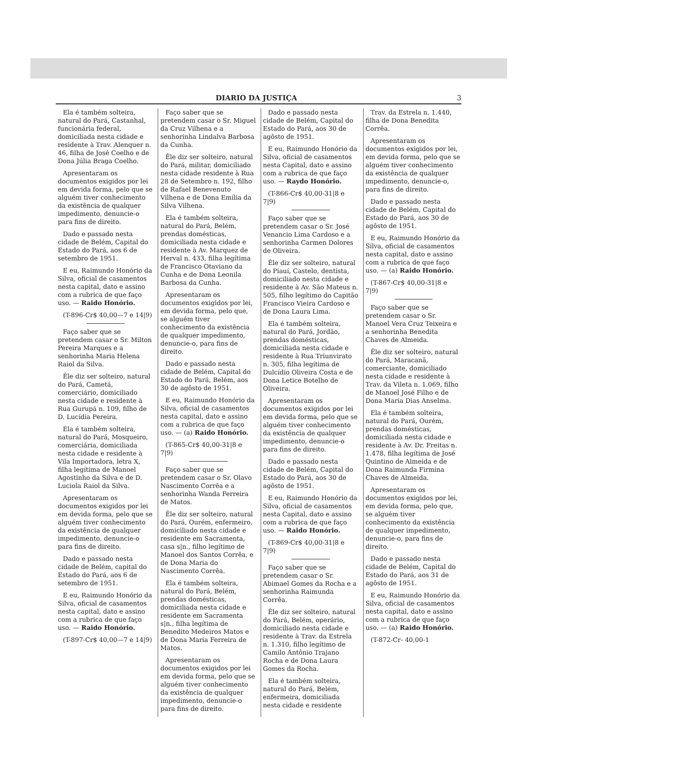DIARIO DA JUSTIÇA 3
Ela é também solteira, natural do Pará, Castanhal, funcionária federal, domiciliada nesta cidade e residente à Trav. Alenquer n. 46, filha de José Coelho e de Dona Júlia Braga Coelho.
Apresentaram os documentos exigidos por lei em devida forma, pelo que se alguém tiver conhecimento da existência de qualquer impedimento, denuncie-o para fins de direito.
Dado e passado nesta cidade de Belém, Capital do Estado do Pará, aos 6 de setembro de 1951.
E eu, Raimundo Honório da Silva, oficial de casamentos nesta capital, dato e assino com a rubrica de que faço uso. — Raido Honório.
(T-896-Cr$ 40,00—7 e 14|9)
Faço saber que se pretendem casar o Sr. Milton Pereira Marques e a senhorinha Maria Helena Raiol da Silva.
Êle diz ser solteiro, natural do Pará, Cametá, comerciário, domiciliado nesta cidade e residente à Rua Gurupá n. 109, filho de D. Lucídia Pereira.
Ela é também solteira, natural do Pará, Mosqueiro, comerciária, domiciliada nesta cidade e residente à Vila Importadora, letra X, filha legítima de Manoel Agostinho da Silva e de D. Luciola Raiol da Silva.
Apresentaram os documentos exigidos por lei em devida forma, pelo que se alguém tiver conhecimento da existência de qualquer impedimento, denuncie-o para fins de direito.
Dado e passado nesta cidade de Belém, capital do Estado do Pará, aos 6 de setembro de 1951.
E eu, Raimundo Honório da Silva, oficial de casamentos nesta capital, dato e assino com a rubrica de que faço uso. — Raido Honório.
(T-897-Cr$ 40,00—7 e 14|9)
Faço saber que se pretendem casar o Sr. Miguel da Cruz Vilhena e a senhorinha Lindalva Barbosa da Cunha.
Êle diz ser solteiro, natural do Pará, militar, domiciliado nesta cidade residente à Rua 28 de Setembro n. 192, filho de Rafael Benevenuto Vilhena e de Dona Emília da Silva Vilhena.
Ela é também solteira, natural do Pará, Belém, prendas domésticas, domiciliada nesta cidade e residente à Av. Marquez de Herval n. 433, filha legítima de Francisco Otaviano da Cunha e de Dona Leonila Barbosa da Cunha.
Apresentaram os documentos exigidos por lei, em devida forma, pelo que, se alguém tiver conhecimento da existência de qualquer impedimento, denuncie-o, para fins de direito.
Dado e passado nesta cidade de Belém, Capital do Estado do Pará, Belém, aos 30 de agôsto de 1951.
E eu, Raimundo Honório da Silva, oficial de casamentos nesta capital, dato e assino com a rubrica de que faço uso. — (a) Raido Honório.
(T-865-Cr$ 40,00-31|8 e 7|9)
Faço saber que se pretendem casar o Sr. Olavo Nascimento Corrêa e a senhorinha Wanda Ferreira de Matos.
Êle diz ser solteiro, natural do Pará, Ourém, enfermeiro, domiciliado nesta cidade e residente em Sacramenta, casa s|n., filho legítimo de Manoel dos Santos Corrêa, e de Dona Maria do Nascimento Corrêa.
Ela é também solteira, natural do Pará, Belém, prendas domésticas, domiciliada nesta cidade e residente em Sacramenta s|n., filha legítima de Benedito Medeiros Matos e de Dona Maria Ferreira de Matos.
Apresentaram os documentos exigidos por lei em devida forma, pelo que se alguém tiver conhecimento da existência de qualquer impedimento, denuncie-o para fins de direito.
Dado e passado nesta cidade de Belém, Capital do Estado do Pará, aos 30 de agôsto de 1951.
E eu, Raimundo Honório da Silva, oficial de casamentos nesta Capital, dato e assino com a rubrica de que faço uso. — Raydo Honório.
(T-866-Cr$ 40,00-31|8 e 7|9)
Faço saber que se pretendem casar o Sr. José Venancio Lima Cardoso e a senhorinha Carmen Dolores de Oliveira.
Êle diz ser solteiro, natural do Piauí, Castelo, dentista, domiciliado nesta cidade e residente à Av. São Mateus n. 505, filho legítimo do Capitão Francisco Vieira Cardoso e de Dona Laura Lima.
Ela é também solteira, natural do Pará, Jordão, prendas domésticas, domiciliada nesta cidade e residente à Rua Triunvirato n. 305, filha legítima de Dulcídio Oliveira Costa e de Dona Letice Botelho de Oliveira.
Apresentaram os documentos exigidos por lei em devida forma, pelo que se alguém tiver conhecimento da existência de qualquer impedimento, denuncie-o para fins de direito.
Dado e passado nesta cidade de Belém, Capital do Estado do Pará, aos 30 de agôsto de 1951.
E eu, Raimundo Honório da Silva, oficial de casamentos nesta Capital, dato e assino com a rubrica de que faço uso. — Raido Honório.
(T-869-Cr$ 40,00-31|8 e 7|9)
Faço saber que se pretendem casar o Sr. Abimael Gomes da Rocha e a senhorinha Raimunda Corrêa.
Êle diz ser solteiro, natural do Pará, Belém, operário, domiciliado nesta cidade e residente à Trav. da Estrela n. 1.310, filho legítimo de Camilo Antônio Trajano Rocha e de Dona Laura Gomes da Rocha.
Ela é também solteira, natural do Pará, Belém, enfermeira, domiciliada nesta cidade e residente
Trav. da Estrela n. 1.440, filha de Dona Benedita Corrêa.
Apresentaram os documentos exigidos por lei, em devida forma, pelo que se alguém tiver conhecimento da existência de qualquer impedimento, denuncie-o, para fins de direito.
Dado e passado nesta cidade de Belém, Capital do Estado do Pará, aos 30 de agôsto de 1951.
E eu, Raimundo Honório da Silva, oficial de casamentos nesta capital, dato e assino com a rubrica de que faço uso. — (a) Raido Honório.
(T-867-Cr$ 40,00-31|8 e 7|9)
Faço saber que se pretendem casar o Sr. Manoel Vera Cruz Teixeira e a senhorinha Benedita Chaves de Almeida.
Êle diz ser solteiro, natural do Pará, Maracanã, comerciante, domiciliado nesta cidade e residente à Trav. da Vileta n. 1.069, filho de Manoel José Filho e de Dona Maria Dias Anselma.
Ela é também solteira, natural do Pará, Ourém, prendas domésticas, domiciliada nesta cidade e residente à Av. Dr. Freitas n. 1.478, filha legítima de José Quintino de Almeida e de Dona Raimunda Firmina Chaves de Almeida.
Apresentaram os documentos exigidos por lei, em devida forma, pelo que, se alguém tiver conhecimento da existência de qualquer impedimento, denuncie-o, para fins de direito.
Dado e passado nesta cidade de Belém, Capital do Estado do Pará, aos 31 de agôsto de 1951.
E eu, Raimundo Honório da Silva, oficial de casamentos nesta capital, dato e assino com a rubrica de que faço uso. — (a) Raido Honório.
(T-872-Cr- 40,00-1